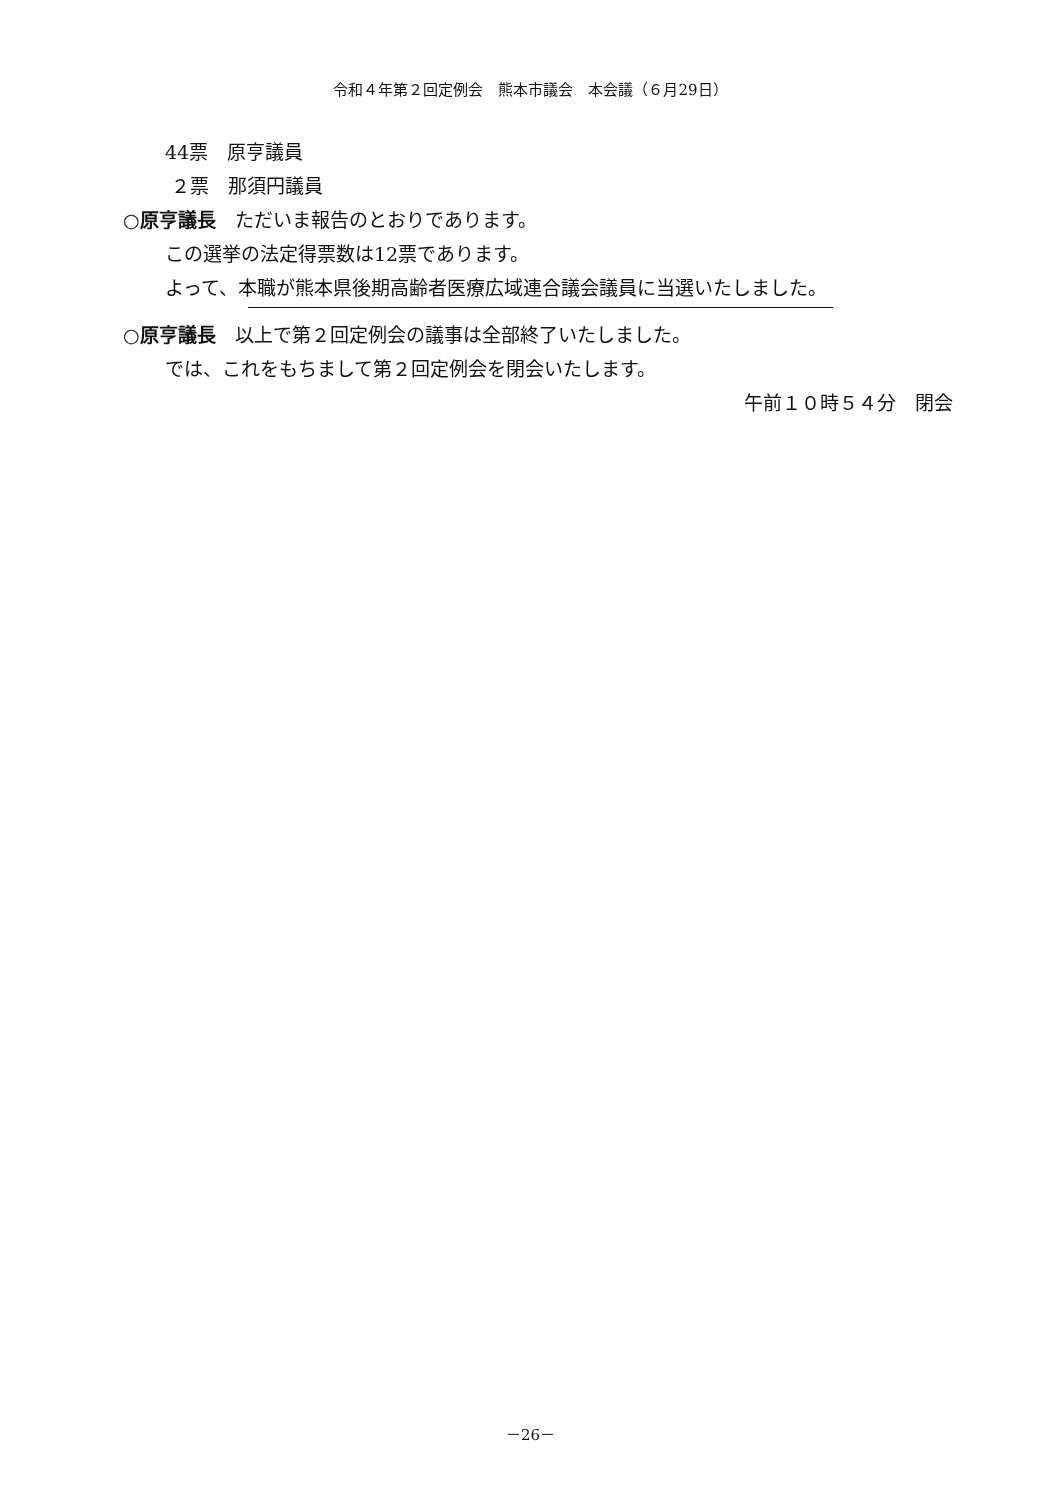令和４年第２回定例会　熊本市議会　本会議（６月29日）
44票　原亨議員
２票　那須円議員
○原亨議長　ただいま報告のとおりであります。
この選挙の法定得票数は12票であります。
よって、本職が熊本県後期高齢者医療広域連合議会議員に当選いたしました。
○原亨議長　以上で第２回定例会の議事は全部終了いたしました。
では、これをもちまして第２回定例会を閉会いたします。
午前１０時５４分　閉会
－26－